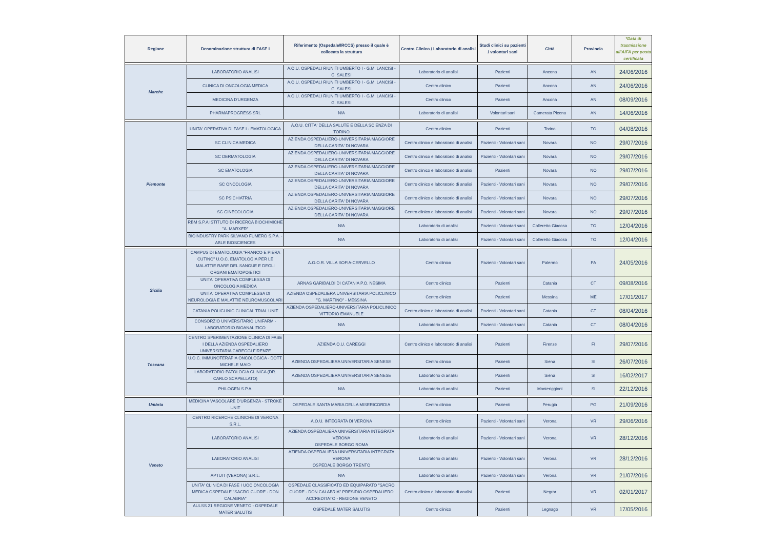| Regione | Denominazione struttura di FASE I | Riferimento (Ospedale/IRCCS) presso il quale è collocata la struttura | Centro Clinico / Laboratorio di analisi | Studi clinici su pazienti / volontari sani | Città | Provincia | *Data di trasmissione all'AIFA per posta certificata |
| --- | --- | --- | --- | --- | --- | --- | --- |
| Marche | LABORATORIO ANALISI | A.O.U. OSPEDALI RIUNITI UMBERTO I - G.M. LANCISI - G. SALESI | Laboratorio di analisi | Pazienti | Ancona | AN | 24/06/2016 |
| | CLINICA DI ONCOLOGIA MEDICA | A.O.U. OSPEDALI RIUNITI UMBERTO I - G.M. LANCISI - G. SALESI | Centro clinico | Pazienti | Ancona | AN | 24/06/2016 |
| | MEDICINA D'URGENZA | A.O.U. OSPEDALI RIUNITI UMBERTO I - G.M. LANCISI - G. SALESI | Centro clinico | Pazienti | Ancona | AN | 08/09/2016 |
| | PHARMAPROGRESS SRL | N/A | Laboratorio di analisi | Volontari sani | Camerata Picena | AN | 14/06/2016 |
| Piemonte | UNITA' OPERATIVA DI FASE I - EMATOLOGICA | A.O.U. CITTA' DELLA SALUTE E DELLA SCIENZA DI TORINO | Centro clinico | Pazienti | Torino | TO | 04/08/2016 |
| | SC CLINICA MEDICA | AZIENDA OSPEDALIERO-UNIVERSITARIA MAGGIORE DELLA CARITA' DI NOVARA | Centro clinico e laboratorio di analisi | Pazienti - Volontari sani | Novara | NO | 29/07/2016 |
| | SC DERMATOLOGIA | AZIENDA OSPEDALIERO-UNIVERSITARIA MAGGIORE DELLA CARITA' DI NOVARA | Centro clinico e laboratorio di analisi | Pazienti - Volontari sani | Novara | NO | 29/07/2016 |
| | SC EMATOLOGIA | AZIENDA OSPEDALIERO-UNIVERSITARIA MAGGIORE DELLA CARITA' DI NOVARA | Centro clinico e laboratorio di analisi | Pazienti | Novara | NO | 29/07/2016 |
| | SC ONCOLOGIA | AZIENDA OSPEDALIERO-UNIVERSITARIA MAGGIORE DELLA CARITA' DI NOVARA | Centro clinico e laboratorio di analisi | Pazienti - Volontari sani | Novara | NO | 29/07/2016 |
| | SC PSICHIATRIA | AZIENDA OSPEDALIERO-UNIVERSITARIA MAGGIORE DELLA CARITA' DI NOVARA | Centro clinico e laboratorio di analisi | Pazienti - Volontari sani | Novara | NO | 29/07/2016 |
| | SC GINECOLOGIA | AZIENDA OSPEDALIERO-UNIVERSITARIA MAGGIORE DELLA CARITA' DI NOVARA | Centro clinico e laboratorio di analisi | Pazienti - Volontari sani | Novara | NO | 29/07/2016 |
| | RBM S.P.A ISTITUTO DI RICERCA BIOCHIMICHE "A. MARXER" | N/A | Laboratorio di analisi | Pazienti - Volontari sani | Colleretto Giacosa | TO | 12/04/2016 |
| | BIOINDUSTRY PARK SILVANO FUMERO S.P.A. - ABLE BIOSCIENCES | N/A | Laboratorio di analisi | Pazienti - Volontari sani | Colleretto Giacosa | TO | 12/04/2016 |
| Sicilia | CAMPUS DI EMATOLOGIA "FRANCO E PIERA CUTINO" U.O.C. EMATOLOGIA PER LE MALATTIE RARE DEL SANGUE E DEGLI ORGANI EMATOPOIETICI | A.O.O.R. VILLA SOFIA-CERVELLO | Centro clinico | Pazienti - Volontari sani | Palermo | PA | 24/05/2016 |
| | UNITA' OPERATIVA COMPLESSA DI ONCOLOGIA MEDICA | ARNAS GARIBALDI DI CATANIA P.O. NESIMA | Centro clinico | Pazienti | Catania | CT | 09/08/2016 |
| | UNITA' OPERATIVA COMPLESSA DI NEUROLOGIA E MALATTIE NEUROMUSCOLARI | AZIENDA OSPEDALIERA UNIVERSITARIA POLICLINICO "G. MARTINO" - MESSINA | Centro clinico | Pazienti | Messina | ME | 17/01/2017 |
| | CATANIA POLICLINIC CLINICAL TRIAL UNIT | AZIENDA OSPEDALIERO-UNIVERSITARIA POLICLINICO VITTORIO EMANUELE | Centro clinico e laboratorio di analisi | Pazienti - Volontari sani | Catania | CT | 08/04/2016 |
| | CONSORZIO UNIVERSITARIO UNIFARM - LABORATORIO BIOANALITICO | N/A | Laboratorio di analisi | Pazienti - Volontari sani | Catania | CT | 08/04/2016 |
| Toscana | CENTRO SPERIMENTAZIONE CLINICA DI FASE I DELLA AZIENDA OSPEDALIERO UNIVERSITARIA CAREGGI FIRENZE | AZIENDA O.U. CAREGGI | Centro clinico e laboratorio di analisi | Pazienti | Firenze | FI | 29/07/2016 |
| | U.O.C. IMMUNOTERAPIA ONCOLOGICA - DOTT. MICHELE MAIO | AZIENDA OSPEDALIERA UNIVERSITARIA SENESE | Centro clinico | Pazienti | Siena | SI | 26/07/2016 |
| | LABORATORIO PATOLOGIA CLINICA (DR. CARLO SCAPELLATO) | AZIENDA OSPEDALIERA UNIVERSITARIA SENESE | Laboratorio di analisi | Pazienti | Siena | SI | 16/02/2017 |
| | PHILOGEN S.P.A. | N/A | Laboratorio di analisi | Pazienti | Monteriggioni | SI | 22/12/2016 |
| Umbria | MEDICINA VASCOLARE D'URGENZA - STROKE UNIT | OSPEDALE SANTA MARIA DELLA MISERICORDIA | Centro clinico | Pazienti | Perugia | PG | 21/09/2016 |
| Veneto | CENTRO RICERCHE CLINICHE DI VERONA S.R.L. | A.O.U. INTEGRATA DI VERONA | Centro clinico | Pazienti - Volontari sani | Verona | VR | 29/06/2016 |
| | LABORATORIO ANALISI | AZIENDA OSPEDALIERA UNIVERSITARIA INTEGRATA VERONA OSPEDALE BORGO ROMA | Laboratorio di analisi | Pazienti - Volontari sani | Verona | VR | 28/12/2016 |
| | LABORATORIO ANALISI | AZIENDA OSPEDALIERA UNIVERSITARIA INTEGRATA VERONA OSPEDALE BORGO TRENTO | Laboratorio di analisi | Pazienti - Volontari sani | Verona | VR | 28/12/2016 |
| | APTUIT (VERONA) S.R.L. | N/A | Laboratorio di analisi | Pazienti - Volontari sani | Verona | VR | 21/07/2016 |
| | UNITA' CLINICA DI FASE I UOC ONCOLOGIA MEDICA OSPEDALE "SACRO CUORE - DON CALABRIA" | OSPEDALE CLASSIFICATO ED EQUIPARATO "SACRO CUORE - DON CALABRIA" PRESIDIO OSPEDALIERO ACCREDITATO - REGIONE VENETO | Centro clinico e laboratorio di analisi | Pazienti | Negrar | VR | 02/01/2017 |
| | AULSS 21 REGIONE VENETO - OSPEDALE MATER SALUTIS | OSPEDALE MATER SALUTIS | Centro clinico | Pazienti | Legnago | VR | 17/05/2016 |